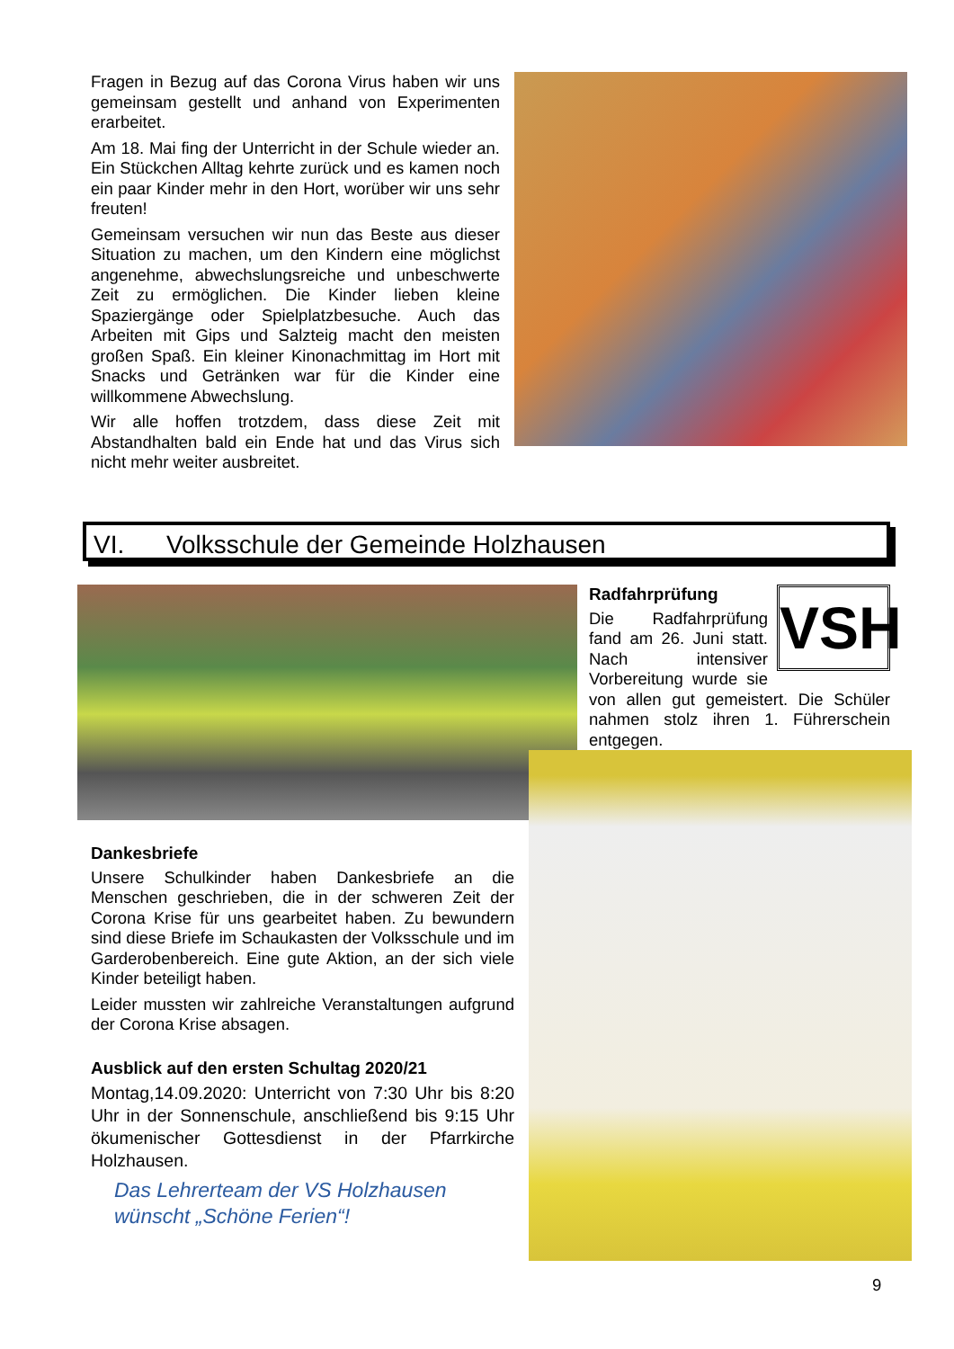Fragen in Bezug auf das Corona Virus haben wir uns gemeinsam gestellt und anhand von Experimenten erarbeitet.
Am 18. Mai fing der Unterricht in der Schule wieder an. Ein Stückchen Alltag kehrte zurück und es kamen noch ein paar Kinder mehr in den Hort, worüber wir uns sehr freuten!
Gemeinsam versuchen wir nun das Beste aus dieser Situation zu machen, um den Kindern eine möglichst angenehme, abwechslungsreiche und unbeschwerte Zeit zu ermöglichen. Die Kinder lieben kleine Spaziergänge oder Spielplatzbesuche. Auch das Arbeiten mit Gips und Salzteig macht den meisten großen Spaß. Ein kleiner Kinonachmittag im Hort mit Snacks und Getränken war für die Kinder eine willkommene Abwechslung.
Wir alle hoffen trotzdem, dass diese Zeit mit Abstandhalten bald ein Ende hat und das Virus sich nicht mehr weiter ausbreitet.
VI. Volksschule der Gemeinde Holzhausen
VSH
Radfahrprüfung
Die Radfahrprüfung fand am 26. Juni statt. Nach intensiver Vorbereitung wurde sie von allen gut gemeistert. Die Schüler nahmen stolz ihren 1. Führerschein entgegen.
Dankesbriefe
Unsere Schulkinder haben Dankesbriefe an die Menschen geschrieben, die in der schweren Zeit der Corona Krise für uns gearbeitet haben. Zu bewundern sind diese Briefe im Schaukasten der Volksschule und im Garderobenbereich. Eine gute Aktion, an der sich viele Kinder beteiligt haben.
Leider mussten wir zahlreiche Veranstaltungen aufgrund der Corona Krise absagen.
Ausblick auf den ersten Schultag 2020/21
Montag,14.09.2020: Unterricht von 7:30 Uhr bis 8:20 Uhr in der Sonnenschule, anschließend bis 9:15 Uhr ökumenischer Gottesdienst in der Pfarrkirche Holzhausen.
Das Lehrerteam der VS Holzhausen
wünscht „Schöne Ferien“!
9